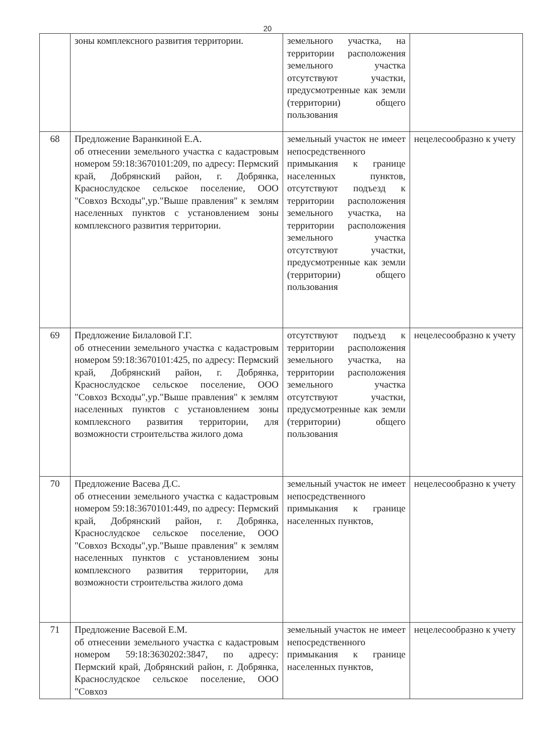20
| | зоны комплексного развития территории. | земельного участка, на территории расположения земельного участка отсутствуют участки, предусмотренные как земли (территории) общего пользования | |
| 68 | Предложение Варанкиной Е.А. об отнесении земельного участка с кадастровым номером 59:18:3670101:209, по адресу: Пермский край, Добрянский район, г. Добрянка, Краснослудское сельское поселение, ООО "Совхоз Всходы",ур."Выше правления" к землям населенных пунктов с установлением зоны комплексного развития территории. | земельный участок не имеет непосредственного примыкания к границе населенных пунктов, отсутствуют подъезд к территории расположения земельного участка, на территории расположения земельного участка отсутствуют участки, предусмотренные как земли (территории) общего пользования | нецелесообразно к учету |
| 69 | Предложение Билаловой Г.Г. об отнесении земельного участка с кадастровым номером 59:18:3670101:425, по адресу: Пермский край, Добрянский район, г. Добрянка, Краснослудское сельское поселение, ООО "Совхоз Всходы",ур."Выше правления" к землям населенных пунктов с установлением зоны комплексного развития территории, для возможности строительства жилого дома | отсутствуют подъезд к территории расположения земельного участка, на территории расположения земельного участка отсутствуют участки, предусмотренные как земли (территории) общего пользования | нецелесообразно к учету |
| 70 | Предложение Васева Д.С. об отнесении земельного участка с кадастровым номером 59:18:3670101:449, по адресу: Пермский край, Добрянский район, г. Добрянка, Краснослудское сельское поселение, ООО "Совхоз Всходы",ур."Выше правления" к землям населенных пунктов с установлением зоны комплексного развития территории, для возможности строительства жилого дома | земельный участок не имеет непосредственного примыкания к границе населенных пунктов, | нецелесообразно к учету |
| 71 | Предложение Васевой Е.М. об отнесении земельного участка с кадастровым номером 59:18:3630202:3847, по адресу: Пермский край, Добрянский район, г. Добрянка, Краснослудское сельское поселение, ООО "Совхоз | земельный участок не имеет непосредственного примыкания к границе населенных пунктов, | нецелесообразно к учету |